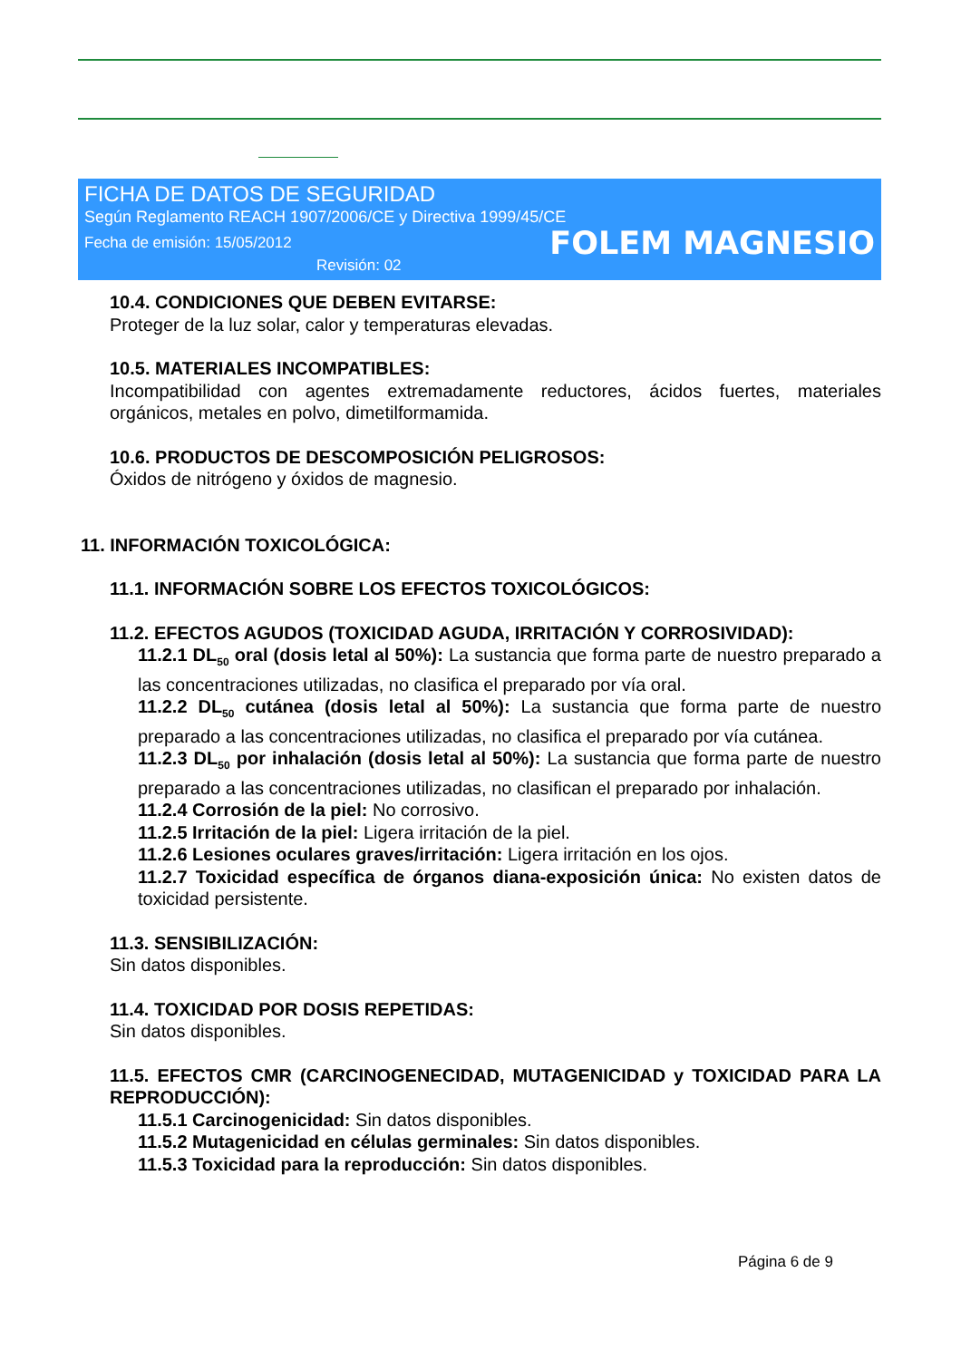FICHA DE DATOS DE SEGURIDAD
Según Reglamento REACH 1907/2006/CE y Directiva 1999/45/CE
Fecha de emisión: 15/05/2012 FOLEM MAGNESIO
Revisión: 02
10.4. CONDICIONES QUE DEBEN EVITARSE:
Proteger de la luz solar, calor y temperaturas elevadas.
10.5. MATERIALES INCOMPATIBLES:
Incompatibilidad con agentes extremadamente reductores, ácidos fuertes, materiales orgánicos, metales en polvo, dimetilformamida.
10.6. PRODUCTOS DE DESCOMPOSICIÓN PELIGROSOS:
Óxidos de nitrógeno y óxidos de magnesio.
11. INFORMACIÓN TOXICOLÓGICA:
11.1. INFORMACIÓN SOBRE LOS EFECTOS TOXICOLÓGICOS:
11.2. EFECTOS AGUDOS (TOXICIDAD AGUDA, IRRITACIÓN Y CORROSIVIDAD):
11.2.1 DL<sub>50</sub> oral (dosis letal al 50%): La sustancia que forma parte de nuestro preparado a las concentraciones utilizadas, no clasifica el preparado por vía oral.
11.2.2 DL<sub>50</sub> cutánea (dosis letal al 50%): La sustancia que forma parte de nuestro preparado a las concentraciones utilizadas, no clasifica el preparado por vía cutánea.
11.2.3 DL<sub>50</sub> por inhalación (dosis letal al 50%): La sustancia que forma parte de nuestro preparado a las concentraciones utilizadas, no clasifican el preparado por inhalación.
11.2.4 Corrosión de la piel: No corrosivo.
11.2.5 Irritación de la piel: Ligera irritación de la piel.
11.2.6 Lesiones oculares graves/irritación: Ligera irritación en los ojos.
11.2.7 Toxicidad específica de órganos diana-exposición única: No existen datos de toxicidad persistente.
11.3. SENSIBILIZACIÓN:
Sin datos disponibles.
11.4. TOXICIDAD POR DOSIS REPETIDAS:
Sin datos disponibles.
11.5. EFECTOS CMR (CARCINOGENECIDAD, MUTAGENICIDAD y TOXICIDAD PARA LA REPRODUCCIÓN):
11.5.1 Carcinogenicidad: Sin datos disponibles.
11.5.2 Mutagenicidad en células germinales: Sin datos disponibles.
11.5.3 Toxicidad para la reproducción: Sin datos disponibles.
Página 6 de 9